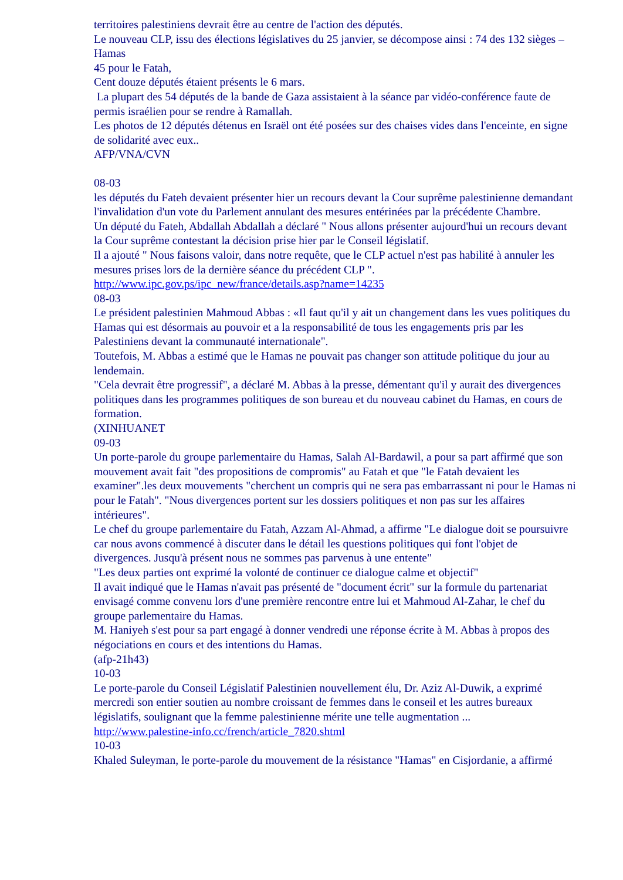territoires palestiniens devrait être au centre de l'action des députés.
Le nouveau CLP, issu des élections législatives du 25 janvier, se décompose ainsi : 74 des 132 sièges – Hamas
45 pour le Fatah,
Cent douze députés étaient présents le 6 mars.
La plupart des 54 députés de la bande de Gaza assistaient à la séance par vidéo-conférence faute de permis israélien pour se rendre à Ramallah.
Les photos de 12 députés détenus en Israël ont été posées sur des chaises vides dans l'enceinte, en signe de solidarité avec eux..
AFP/VNA/CVN
08-03
les députés du Fateh devaient présenter hier un recours devant la Cour suprême palestinienne demandant l'invalidation d'un vote du Parlement annulant des mesures entérinées par la précédente Chambre.
Un député du Fateh, Abdallah Abdallah a déclaré " Nous allons présenter aujourd'hui un recours devant la Cour suprême contestant la décision prise hier par le Conseil législatif.
Il a ajouté " Nous faisons valoir, dans notre requête, que le CLP actuel n'est pas habilité à annuler les mesures prises lors de la dernière séance du précédent CLP ".
http://www.ipc.gov.ps/ipc_new/france/details.asp?name=14235
08-03
Le président palestinien Mahmoud Abbas : «Il faut qu'il y ait un changement dans les vues politiques du Hamas qui est désormais au pouvoir et a la responsabilité de tous les engagements pris par les Palestiniens devant la communauté internationale".
Toutefois, M. Abbas a estimé que le Hamas ne pouvait pas changer son attitude politique du jour au lendemain.
"Cela devrait être progressif", a déclaré M. Abbas à la presse, démentant qu'il y aurait des divergences politiques dans les programmes politiques de son bureau et du nouveau cabinet du Hamas, en cours de formation.
(XINHUANET
09-03
Un porte-parole du groupe parlementaire du Hamas, Salah Al-Bardawil, a pour sa part affirmé que son mouvement avait fait "des propositions de compromis" au Fatah et que "le Fatah devaient les examiner".les deux mouvements "cherchent un compris qui ne sera pas embarrassant ni pour le Hamas ni pour le Fatah". "Nous divergences portent sur les dossiers politiques et non pas sur les affaires intérieures".
Le chef du groupe parlementaire du Fatah, Azzam Al-Ahmad, a affirme "Le dialogue doit se poursuivre car nous avons commencé à discuter dans le détail les questions politiques qui font l'objet de divergences. Jusqu'à présent nous ne sommes pas parvenus à une entente"
"Les deux parties ont exprimé la volonté de continuer ce dialogue calme et objectif"
Il avait indiqué que le Hamas n'avait pas présenté de "document écrit" sur la formule du partenariat envisagé comme convenu lors d'une première rencontre entre lui et Mahmoud Al-Zahar, le chef du groupe parlementaire du Hamas.
M. Haniyeh s'est pour sa part engagé à donner vendredi une réponse écrite à M. Abbas à propos des négociations en cours et des intentions du Hamas.
(afp-21h43)
10-03
Le porte-parole du Conseil Législatif Palestinien nouvellement élu, Dr. Aziz Al-Duwik, a exprimé mercredi son entier soutien au nombre croissant de femmes dans le conseil et les autres bureaux législatifs, soulignant que la femme palestinienne mérite une telle augmentation ...
http://www.palestine-info.cc/french/article_7820.shtml
10-03
Khaled Suleyman, le porte-parole du mouvement de la résistance "Hamas" en Cisjordanie, a affirmé